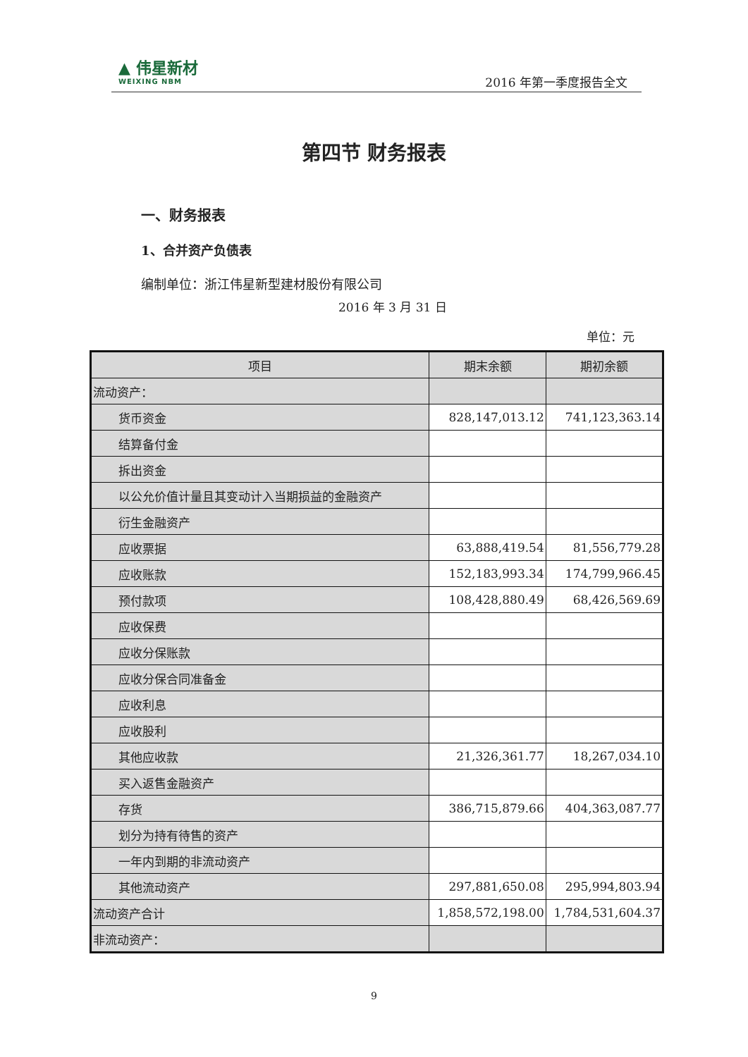▲ 伟星新材
WEIXING NBM
2016 年第一季度报告全文
第四节 财务报表
一、财务报表
1、合并资产负债表
编制单位：浙江伟星新型建材股份有限公司
2016 年 3 月 31 日
单位：元
| 项目 | 期末余额 | 期初余额 |
| --- | --- | --- |
| 流动资产： | | |
| 货币资金 | 828,147,013.12 | 741,123,363.14 |
| 结算备付金 | | |
| 拆出资金 | | |
| 以公允价值计量且其变动计入当期损益的金融资产 | | |
| 衍生金融资产 | | |
| 应收票据 | 63,888,419.54 | 81,556,779.28 |
| 应收账款 | 152,183,993.34 | 174,799,966.45 |
| 预付款项 | 108,428,880.49 | 68,426,569.69 |
| 应收保费 | | |
| 应收分保账款 | | |
| 应收分保合同准备金 | | |
| 应收利息 | | |
| 应收股利 | | |
| 其他应收款 | 21,326,361.77 | 18,267,034.10 |
| 买入返售金融资产 | | |
| 存货 | 386,715,879.66 | 404,363,087.77 |
| 划分为持有待售的资产 | | |
| 一年内到期的非流动资产 | | |
| 其他流动资产 | 297,881,650.08 | 295,994,803.94 |
| 流动资产合计 | 1,858,572,198.00 | 1,784,531,604.37 |
| 非流动资产： | | |
9